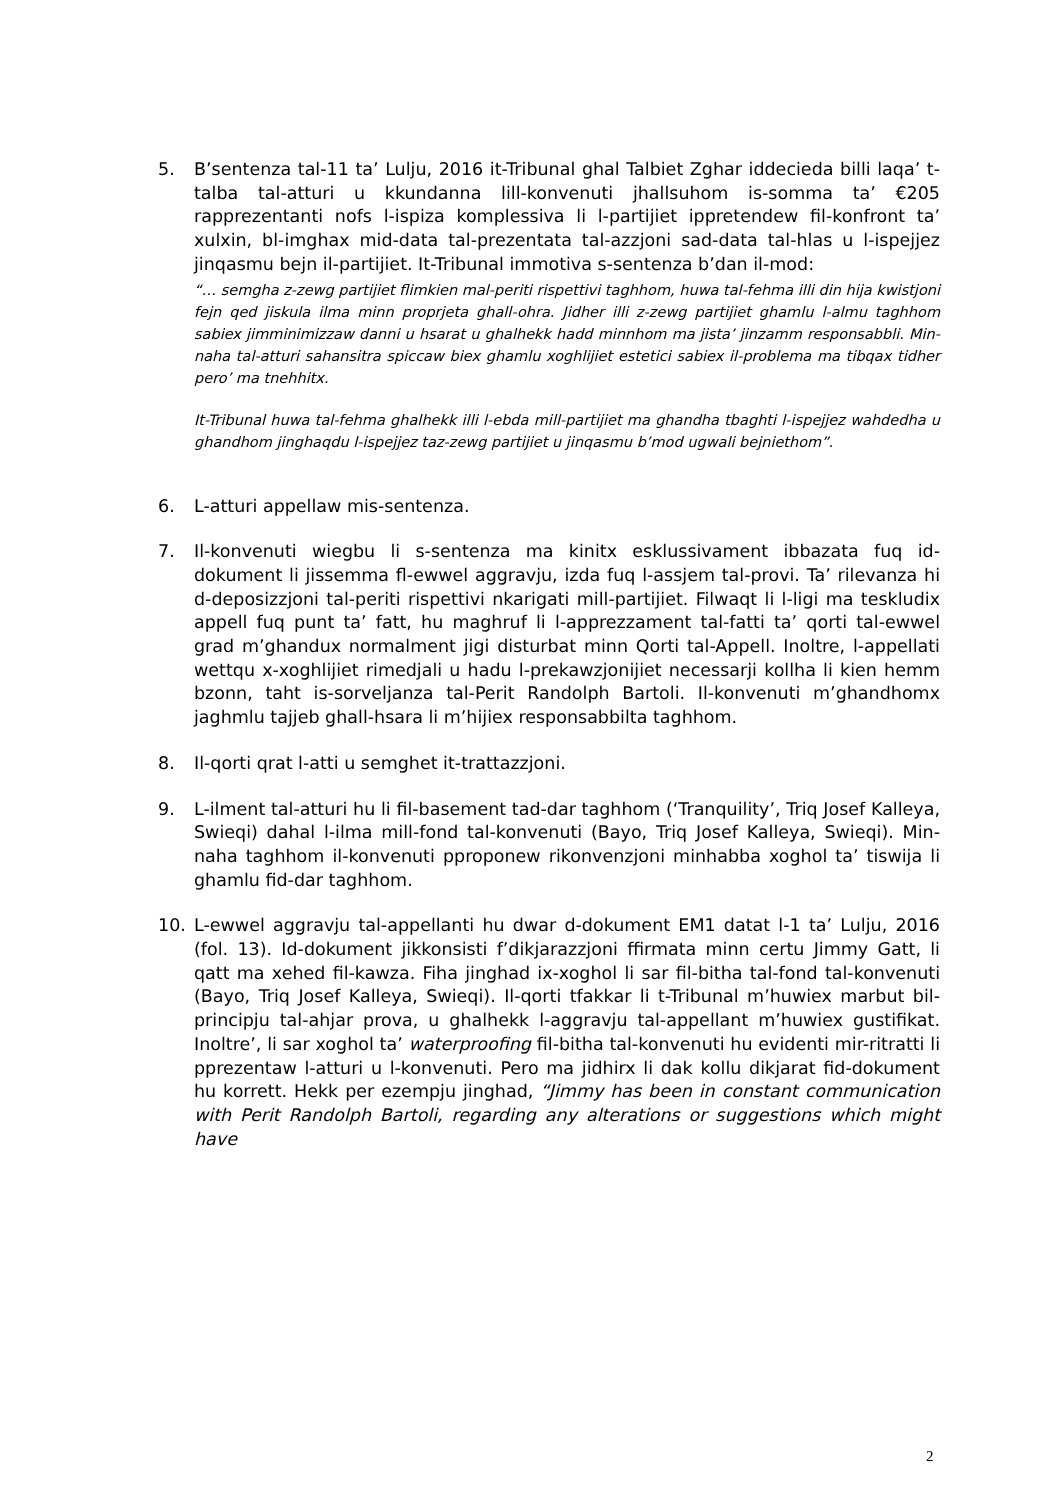5. B’sentenza tal-11 ta’ Lulju, 2016 it-Tribunal ghal Talbiet Zghar iddecieda billi laqa’ t-talba tal-atturi u kkundanna lill-konvenuti jhallsuhom is-somma ta’ €205 rapprezentanti nofs l-ispiza komplessiva li l-partijiet ippretendew fil-konfront ta’ xulxin, bl-imghax mid-data tal-prezentata tal-azzjoni sad-data tal-hlas u l-ispejjez jinqasmu bejn il-partijiet. It-Tribunal immotiva s-sentenza b’dan il-mod:
“… semgha z-zewg partijiet flimkien mal-periti rispettivi taghhom, huwa tal-fehma illi din hija kwistjoni fejn qed jiskula ilma minn proprjeta ghall-ohra. Jidher illi z-zewg partijiet ghamlu l-almu taghhom sabiex jimminimizzaw danni u hsarat u ghalhekk hadd minnhom ma jista’ jinzamm responsabbli. Min-naha tal-atturi sahansitra spiccaw biex ghamlu xoghlijiet estetici sabiex il-problema ma tibqax tidher pero’ ma tnehhitx.
It-Tribunal huwa tal-fehma ghalhekk illi l-ebda mill-partijiet ma ghandha tbaghti l-ispejjez wahdedha u ghandhom jinghaqdu l-ispejjez taz-zewg partijiet u jinqasmu b’mod ugwali bejniethom”.
6. L-atturi appellaw mis-sentenza.
7. Il-konvenuti wiegbu li s-sentenza ma kinitx esklussivament ibbazata fuq id-dokument li jissemma fl-ewwel aggravju, izda fuq l-assjem tal-provi. Ta’ rilevanza hi d-deposizzjoni tal-periti rispettivi nkarigati mill-partijiet. Filwaqt li l-ligi ma teskludix appell fuq punt ta’ fatt, hu maghruf li l-apprezzament tal-fatti ta’ qorti tal-ewwel grad m’ghandux normalment jigi disturbat minn Qorti tal-Appell. Inoltre, l-appellati wettqu x-xoghlijiet rimedjali u hadu l-prekawzjonijiet necessarji kollha li kien hemm bzonn, taht is-sorveljanza tal-Perit Randolph Bartoli. Il-konvenuti m’ghandhomx jaghmlu tajjeb ghall-hsara li m’hijiex responsabbilta taghhom.
8. Il-qorti qrat l-atti u semghet it-trattazzjoni.
9. L-ilment tal-atturi hu li fil-basement tad-dar taghhom (‘Tranquility’, Triq Josef Kalleya, Swieqi) dahal l-ilma mill-fond tal-konvenuti (Bayo, Triq Josef Kalleya, Swieqi). Min-naha taghhom il-konvenuti pproponew rikonvenzjoni minhabba xoghol ta’ tiswija li ghamlu fid-dar taghhom.
10. L-ewwel aggravju tal-appellanti hu dwar d-dokument EM1 datat l-1 ta’ Lulju, 2016 (fol. 13). Id-dokument jikkonsisti f’dikjarazzjoni ffirmata minn certu Jimmy Gatt, li qatt ma xehed fil-kawza. Fiha jinghad ix-xoghol li sar fil-bitha tal-fond tal-konvenuti (Bayo, Triq Josef Kalleya, Swieqi). Il-qorti tfakkar li t-Tribunal m’huwiex marbut bil-principju tal-ahjar prova, u ghalhekk l-aggravju tal-appellant m’huwiex gustifikat. Inoltre’, li sar xoghol ta’ waterproofing fil-bitha tal-konvenuti hu evidenti mir-ritratti li pprezentaw l-atturi u l-konvenuti. Pero ma jidhirx li dak kollu dikjarat fid-dokument hu korrett. Hekk per ezempju jinghad, “Jimmy has been in constant communication with Perit Randolph Bartoli, regarding any alterations or suggestions which might have
2